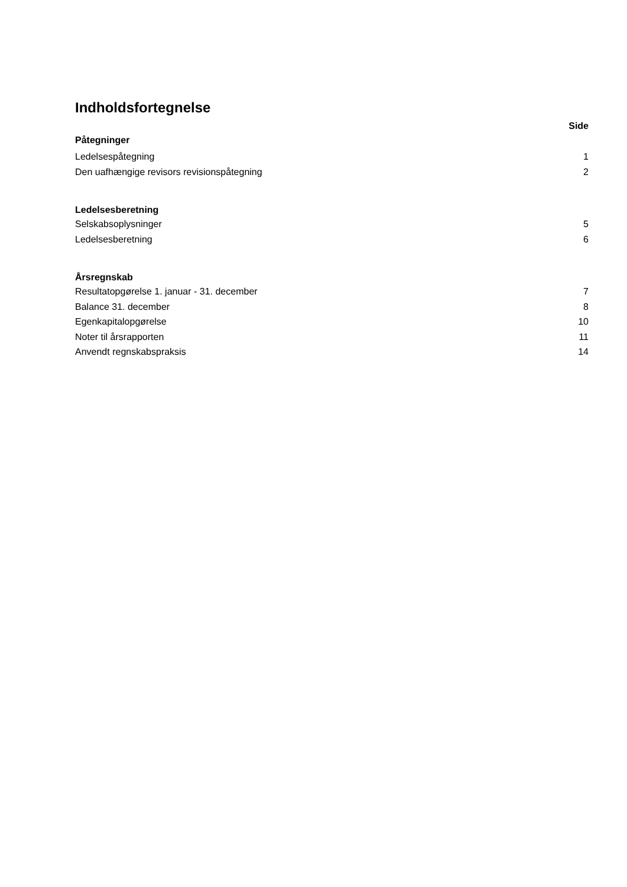Indholdsfortegnelse
Side
Påtegninger
Ledelsespåtegning 1
Den uafhængige revisors revisionspåtegning 2
Ledelsesberetning
Selskabsoplysninger 5
Ledelsesberetning 6
Årsregnskab
Resultatopgørelse 1. januar - 31. december 7
Balance 31. december 8
Egenkapitalopgørelse 10
Noter til årsrapporten 11
Anvendt regnskabspraksis 14